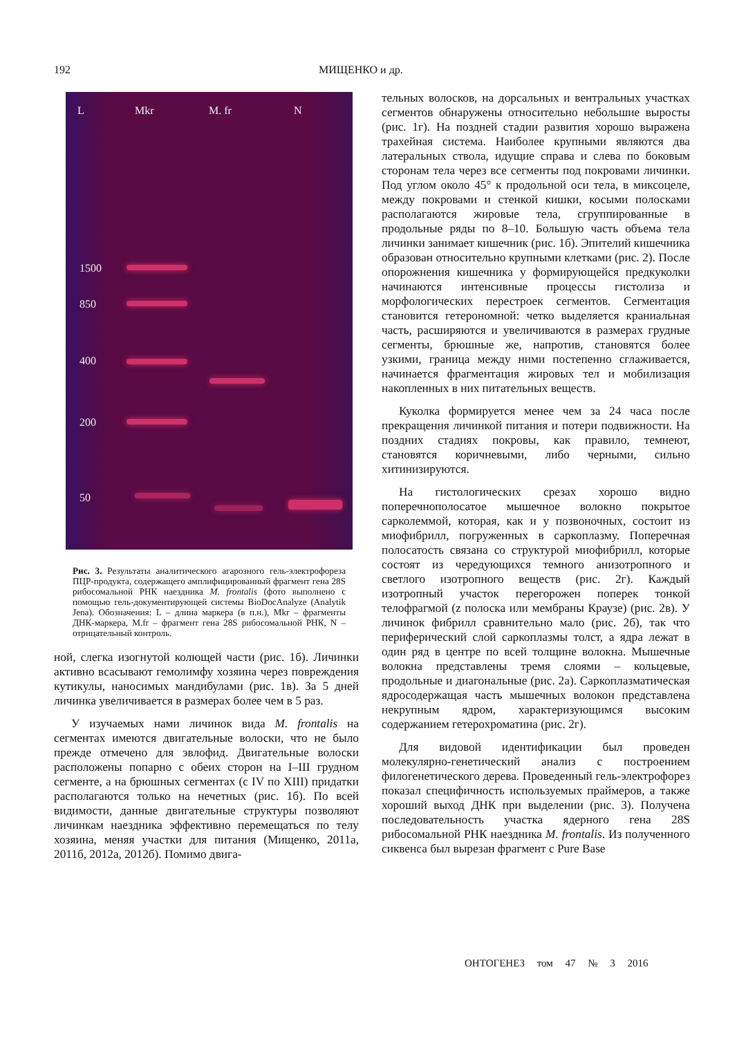192 МИЩЕНКО и др.
L Mkr M. fr N
1500
850
400
200
50
Рис. 3. Результаты аналитического агарозного гель-электрофореза ПЦР-продукта, содержащего амплифицированный фрагмент гена 28S рибосомальной РНК наездника M. frontalis (фото выполнено с помощью гель-документирующей системы BioDocAnalyze (Analytik Jena). Обозначения: L – длина маркера (в п.н.), Mkr – фрагменты ДНК-маркера, M.fr – фрагмент гена 28S рибосомальной РНК, N – отрицательный контроль.
ной, слегка изогнутой колющей части (рис. 1б). Личинки активно всасывают гемолимфу хозяина через повреждения кутикулы, наносимых мандибулами (рис. 1в). За 5 дней личинка увеличивается в размерах более чем в 5 раз.
У изучаемых нами личинок вида M. frontalis на сегментах имеются двигательные волоски, что не было прежде отмечено для эвлофид. Двигательные волоски расположены попарно с обеих сторон на I–III грудном сегменте, а на брюшных сегментах (с IV по XIII) придатки располагаются только на нечетных (рис. 1б). По всей видимости, данные двигательные структуры позволяют личинкам наездника эффективно перемещаться по телу хозяина, меняя участки для питания (Мищенко, 2011а, 2011б, 2012а, 2012б). Помимо двига-
тельных волосков, на дорсальных и вентральных участках сегментов обнаружены относительно небольшие выросты (рис. 1г). На поздней стадии развития хорошо выражена трахейная система. Наиболее крупными являются два латеральных ствола, идущие справа и слева по боковым сторонам тела через все сегменты под покровами личинки. Под углом около 45° к продольной оси тела, в миксоцеле, между покровами и стенкой кишки, косыми полосками располагаются жировые тела, сгруппированные в продольные ряды по 8–10. Большую часть объема тела личинки занимает кишечник (рис. 1б). Эпителий кишечника образован относительно крупными клетками (рис. 2). После опорожнения кишечника у формирующейся предкуколки начинаются интенсивные процессы гистолиза и морфологических перестроек сегментов. Сегментация становится гетерономной: четко выделяется краниальная часть, расширяются и увеличиваются в размерах грудные сегменты, брюшные же, напротив, становятся более узкими, граница между ними постепенно сглаживается, начинается фрагментация жировых тел и мобилизация накопленных в них питательных веществ.
Куколка формируется менее чем за 24 часа после прекращения личинкой питания и потери подвижности. На поздних стадиях покровы, как правило, темнеют, становятся коричневыми, либо черными, сильно хитинизируются.
На гистологических срезах хорошо видно поперечнополосатое мышечное волокно покрытое сарколеммой, которая, как и у позвоночных, состоит из миофибрилл, погруженных в саркоплазму. Поперечная полосатость связана со структурой миофибрилл, которые состоят из чередующихся темного анизотропного и светлого изотропного веществ (рис. 2г). Каждый изотропный участок перегорожен поперек тонкой телофрагмой (z полоска или мембраны Краузе) (рис. 2в). У личинок фибрилл сравнительно мало (рис. 2б), так что периферический слой саркоплазмы толст, а ядра лежат в один ряд в центре по всей толщине волокна. Мышечные волокна представлены тремя слоями – кольцевые, продольные и диагональные (рис. 2а). Саркоплазматическая ядросодержащая часть мышечных волокон представлена некрупным ядром, характеризующимся высоким содержанием гетерохроматина (рис. 2г).
Для видовой идентификации был проведен молекулярно-генетический анализ с построением филогенетического дерева. Проведенный гель-электрофорез показал специфичность используемых праймеров, а также хороший выход ДНК при выделении (рис. 3). Получена последовательность участка ядерного гена 28S рибосомальной РНК наездника M. frontalis. Из полученного сиквенса был вырезан фрагмент с Pure Base
ОНТОГЕНЕЗ том 47 № 3 2016